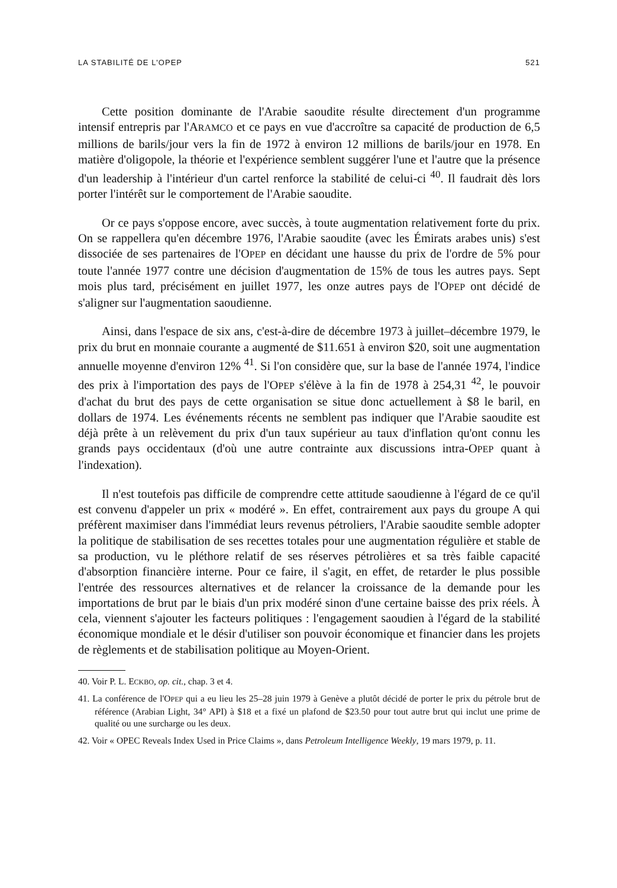LA STABILITÉ DE L'OPEP 521
Cette position dominante de l'Arabie saoudite résulte directement d'un programme intensif entrepris par l'ARAMCO et ce pays en vue d'accroître sa capacité de production de 6,5 millions de barils/jour vers la fin de 1972 à environ 12 millions de barils/jour en 1978. En matière d'oligopole, la théorie et l'expérience semblent suggérer l'une et l'autre que la présence d'un leadership à l'intérieur d'un cartel renforce la stabilité de celui-ci <sup>40</sup>. Il faudrait dès lors porter l'intérêt sur le comportement de l'Arabie saoudite.
Or ce pays s'oppose encore, avec succès, à toute augmentation relativement forte du prix. On se rappellera qu'en décembre 1976, l'Arabie saoudite (avec les Émirats arabes unis) s'est dissociée de ses partenaires de l'OPEP en décidant une hausse du prix de l'ordre de 5% pour toute l'année 1977 contre une décision d'augmentation de 15% de tous les autres pays. Sept mois plus tard, précisément en juillet 1977, les onze autres pays de l'OPEP ont décidé de s'aligner sur l'augmentation saoudienne.
Ainsi, dans l'espace de six ans, c'est-à-dire de décembre 1973 à juillet–décembre 1979, le prix du brut en monnaie courante a augmenté de $11.651 à environ $20, soit une augmentation annuelle moyenne d'environ 12% <sup>41</sup>. Si l'on considère que, sur la base de l'année 1974, l'indice des prix à l'importation des pays de l'OPEP s'élève à la fin de 1978 à 254,31 <sup>42</sup>, le pouvoir d'achat du brut des pays de cette organisation se situe donc actuellement à $8 le baril, en dollars de 1974. Les événements récents ne semblent pas indiquer que l'Arabie saoudite est déjà prête à un relèvement du prix d'un taux supérieur au taux d'inflation qu'ont connu les grands pays occidentaux (d'où une autre contrainte aux discussions intra-OPEP quant à l'indexation).
Il n'est toutefois pas difficile de comprendre cette attitude saoudienne à l'égard de ce qu'il est convenu d'appeler un prix « modéré ». En effet, contrairement aux pays du groupe A qui préfèrent maximiser dans l'immédiat leurs revenus pétroliers, l'Arabie saoudite semble adopter la politique de stabilisation de ses recettes totales pour une augmentation régulière et stable de sa production, vu le pléthore relatif de ses réserves pétrolières et sa très faible capacité d'absorption financière interne. Pour ce faire, il s'agit, en effet, de retarder le plus possible l'entrée des ressources alternatives et de relancer la croissance de la demande pour les importations de brut par le biais d'un prix modéré sinon d'une certaine baisse des prix réels. À cela, viennent s'ajouter les facteurs politiques : l'engagement saoudien à l'égard de la stabilité économique mondiale et le désir d'utiliser son pouvoir économique et financier dans les projets de règlements et de stabilisation politique au Moyen-Orient.
40. Voir P. L. ECKBO, op. cit., chap. 3 et 4.
41. La conférence de l'OPEP qui a eu lieu les 25–28 juin 1979 à Genève a plutôt décidé de porter le prix du pétrole brut de référence (Arabian Light, 34° API) à $18 et a fixé un plafond de $23.50 pour tout autre brut qui inclut une prime de qualité ou une surcharge ou les deux.
42. Voir « OPEC Reveals Index Used in Price Claims », dans Petroleum Intelligence Weekly, 19 mars 1979, p. 11.